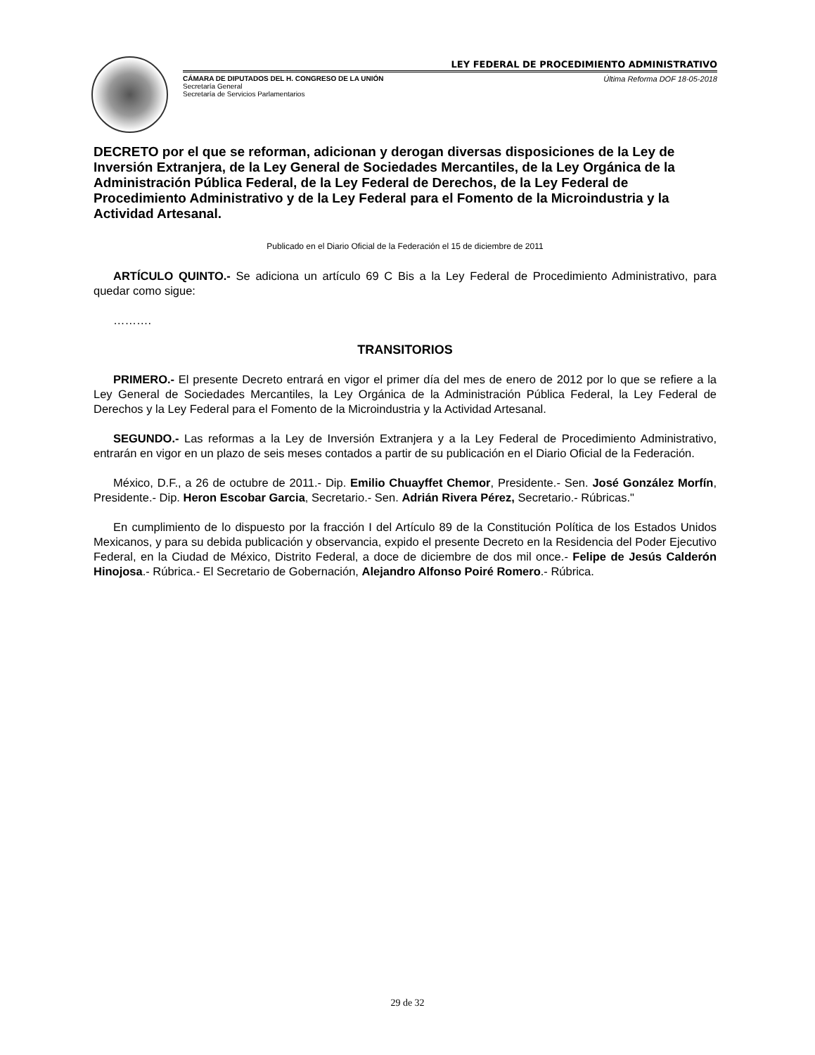LEY FEDERAL DE PROCEDIMIENTO ADMINISTRATIVO
CÁMARA DE DIPUTADOS DEL H. CONGRESO DE LA UNIÓN
Secretaría General
Secretaría de Servicios Parlamentarios
Última Reforma DOF 18-05-2018
DECRETO por el que se reforman, adicionan y derogan diversas disposiciones de la Ley de Inversión Extranjera, de la Ley General de Sociedades Mercantiles, de la Ley Orgánica de la Administración Pública Federal, de la Ley Federal de Derechos, de la Ley Federal de Procedimiento Administrativo y de la Ley Federal para el Fomento de la Microindustria y la Actividad Artesanal.
Publicado en el Diario Oficial de la Federación el 15 de diciembre de 2011
ARTÍCULO QUINTO.- Se adiciona un artículo 69 C Bis a la Ley Federal de Procedimiento Administrativo, para quedar como sigue:
……….
TRANSITORIOS
PRIMERO.- El presente Decreto entrará en vigor el primer día del mes de enero de 2012 por lo que se refiere a la Ley General de Sociedades Mercantiles, la Ley Orgánica de la Administración Pública Federal, la Ley Federal de Derechos y la Ley Federal para el Fomento de la Microindustria y la Actividad Artesanal.
SEGUNDO.- Las reformas a la Ley de Inversión Extranjera y a la Ley Federal de Procedimiento Administrativo, entrarán en vigor en un plazo de seis meses contados a partir de su publicación en el Diario Oficial de la Federación.
México, D.F., a 26 de octubre de 2011.- Dip. Emilio Chuayffet Chemor, Presidente.- Sen. José González Morfín, Presidente.- Dip. Heron Escobar Garcia, Secretario.- Sen. Adrián Rivera Pérez, Secretario.- Rúbricas."
En cumplimiento de lo dispuesto por la fracción I del Artículo 89 de la Constitución Política de los Estados Unidos Mexicanos, y para su debida publicación y observancia, expido el presente Decreto en la Residencia del Poder Ejecutivo Federal, en la Ciudad de México, Distrito Federal, a doce de diciembre de dos mil once.- Felipe de Jesús Calderón Hinojosa.- Rúbrica.- El Secretario de Gobernación, Alejandro Alfonso Poiré Romero.- Rúbrica.
29 de 32